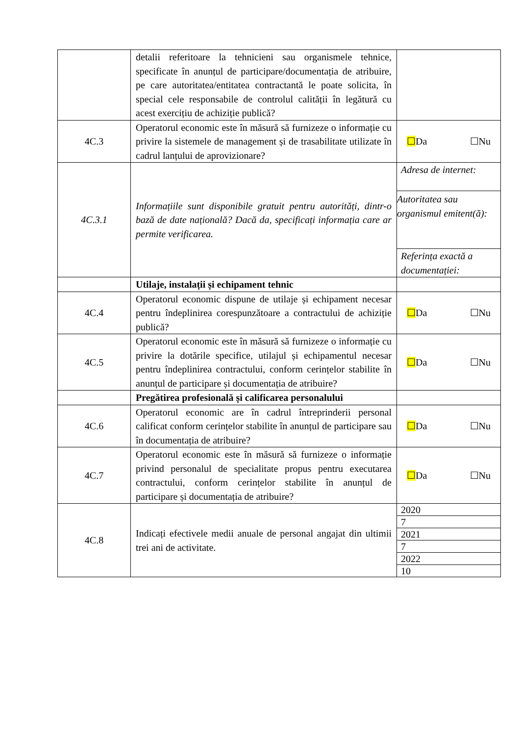| | detalii referitoare la tehnicieni sau organismele tehnice, specificate în anunțul de participare/documentația de atribuire, pe care autoritatea/entitatea contractantă le poate solicita, în special cele responsabile de controlul calității în legătură cu acest exercițiu de achiziție publică? | |
| 4C.3 | Operatorul economic este în măsură să furnizeze o informație cu privire la sistemele de management și de trasabilitate utilizate în cadrul lanțului de aprovizionare? | ☐ Da ☐Nu |
| 4C.3.1 | Informațiile sunt disponibile gratuit pentru autorități, dintr-o bază de date națională? Dacă da, specificați informația care ar permite verificarea. | Adresa de internet: Autoritatea sau organismul emitent(ă): Referința exactă a documentației: |
| | Utilaje, instalații și echipament tehnic | |
| 4C.4 | Operatorul economic dispune de utilaje și echipament necesar pentru îndeplinirea corespunzătoare a contractului de achiziție publică? | ☐ Da ☐Nu |
| 4C.5 | Operatorul economic este în măsură să furnizeze o informație cu privire la dotările specifice, utilajul și echipamentul necesar pentru îndeplinirea contractului, conform cerințelor stabilite în anunțul de participare și documentația de atribuire? | ☐ Da ☐Nu |
| | Pregătirea profesională și calificarea personalului | |
| 4C.6 | Operatorul economic are în cadrul întreprinderii personal calificat conform cerințelor stabilite în anunțul de participare sau în documentația de atribuire? | ☐ Da ☐Nu |
| 4C.7 | Operatorul economic este în măsură să furnizeze o informație privind personalul de specialitate propus pentru executarea contractului, conform cerințelor stabilite în anunțul de participare și documentația de atribuire? | ☐ Da ☐Nu |
| 4C.8 | Indicați efectivele medii anuale de personal angajat din ultimii trei ani de activitate. | / 2020 / / 7 / / 2021 / / 7 / / 2022 / / 10 / |